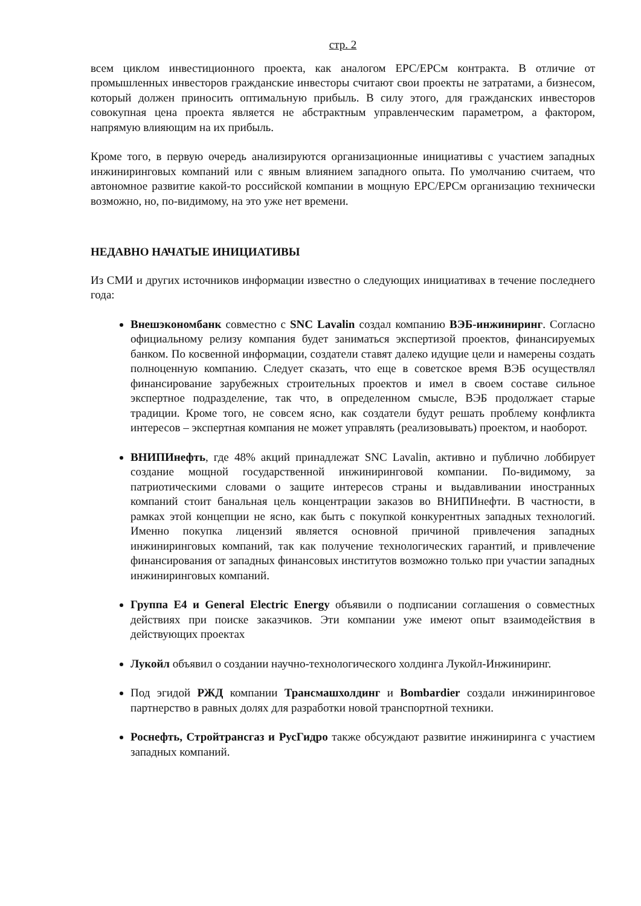стр. 2
всем циклом инвестиционного проекта, как аналогом EPC/EPCм контракта. В отличие от промышленных инвесторов гражданские инвесторы считают свои проекты не затратами, а бизнесом, который должен приносить оптимальную прибыль. В силу этого, для гражданских инвесторов совокупная цена проекта является не абстрактным управленческим параметром, а фактором, напрямую влияющим на их прибыль.
Кроме того, в первую очередь анализируются организационные инициативы с участием западных инжиниринговых компаний или с явным влиянием западного опыта. По умолчанию считаем, что автономное развитие какой-то российской компании в мощную EPC/EPCм организацию технически возможно, но, по-видимому, на это уже нет времени.
НЕДАВНО НАЧАТЫЕ ИНИЦИАТИВЫ
Из СМИ и других источников информации известно о следующих инициативах в течение последнего года:
Внешэкономбанк совместно с SNC Lavalin создал компанию ВЭБ-инжиниринг. Согласно официальному релизу компания будет заниматься экспертизой проектов, финансируемых банком. По косвенной информации, создатели ставят далеко идущие цели и намерены создать полноценную компанию. Следует сказать, что еще в советское время ВЭБ осуществлял финансирование зарубежных строительных проектов и имел в своем составе сильное экспертное подразделение, так что, в определенном смысле, ВЭБ продолжает старые традиции. Кроме того, не совсем ясно, как создатели будут решать проблему конфликта интересов – экспертная компания не может управлять (реализовывать) проектом, и наоборот.
ВНИПИнефть, где 48% акций принадлежат SNC Lavalin, активно и публично лоббирует создание мощной государственной инжиниринговой компании. По-видимому, за патриотическими словами о защите интересов страны и выдавливании иностранных компаний стоит банальная цель концентрации заказов во ВНИПИнефти. В частности, в рамках этой концепции не ясно, как быть с покупкой конкурентных западных технологий. Именно покупка лицензий является основной причиной привлечения западных инжиниринговых компаний, так как получение технологических гарантий, и привлечение финансирования от западных финансовых институтов возможно только при участии западных инжиниринговых компаний.
Группа E4 и General Electric Energy объявили о подписании соглашения о совместных действиях при поиске заказчиков. Эти компании уже имеют опыт взаимодействия в действующих проектах
Лукойл объявил о создании научно-технологического холдинга Лукойл-Инжиниринг.
Под эгидой РЖД компании Трансмашхолдинг и Bombardier создали инжиниринговое партнерство в равных долях для разработки новой транспортной техники.
Роснефть, Стройтрансгаз и РусГидро также обсуждают развитие инжиниринга с участием западных компаний.